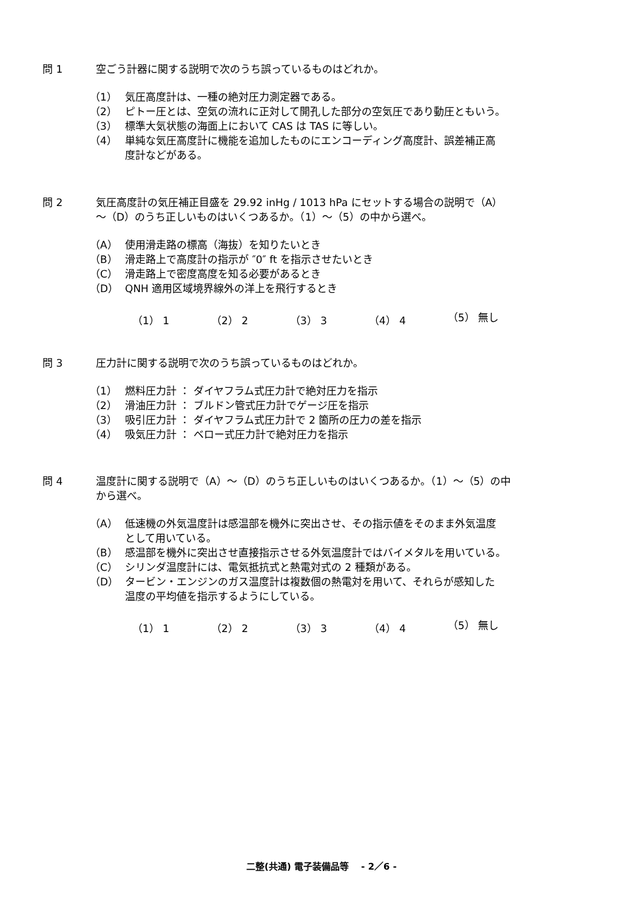問 1 空ごう計器に関する説明で次のうち誤っているものはどれか。
（1） 気圧高度計は、一種の絶対圧力測定器である。
（2） ピトー圧とは、空気の流れに正対して開孔した部分の空気圧であり動圧ともいう。
（3） 標準大気状態の海面上において CAS は TAS に等しい。
（4） 単純な気圧高度計に機能を追加したものにエンコーディング高度計、誤差補正高
度計などがある。
問 2 気圧高度計の気圧補正目盛を 29.92 inHg / 1013 hPa にセットする場合の説明で（A）
～（D）のうち正しいものはいくつあるか。（1）～（5）の中から選べ。
（A） 使用滑走路の標高（海抜）を知りたいとき
（B） 滑走路上で高度計の指示が ″0″ ft を指示させたいとき
（C） 滑走路上で密度高度を知る必要があるとき
（D） QNH 適用区域境界線外の洋上を飛行するとき
（1） 1 （2） 2 （3） 3 （4） 4 （5） 無し
問 3 圧力計に関する説明で次のうち誤っているものはどれか。
（1） 燃料圧力計 ： ダイヤフラム式圧力計で絶対圧力を指示
（2） 滑油圧力計 ： ブルドン管式圧力計でゲージ圧を指示
（3） 吸引圧力計 ： ダイヤフラム式圧力計で 2 箇所の圧力の差を指示
（4） 吸気圧力計 ： ベロー式圧力計で絶対圧力を指示
問 4 温度計に関する説明で（A）～（D）のうち正しいものはいくつあるか。（1）～（5）の中
から選べ。
（A） 低速機の外気温度計は感温部を機外に突出させ、その指示値をそのまま外気温度
として用いている。
（B） 感温部を機外に突出させ直接指示させる外気温度計ではバイメタルを用いている。
（C） シリンダ温度計には、電気抵抗式と熱電対式の 2 種類がある。
（D） タービン・エンジンのガス温度計は複数個の熱電対を用いて、それらが感知した
温度の平均値を指示するようにしている。
（1） 1 （2） 2 （3） 3 （4） 4 （5） 無し
二整(共通) 電子装備品等　 - 2／6 -